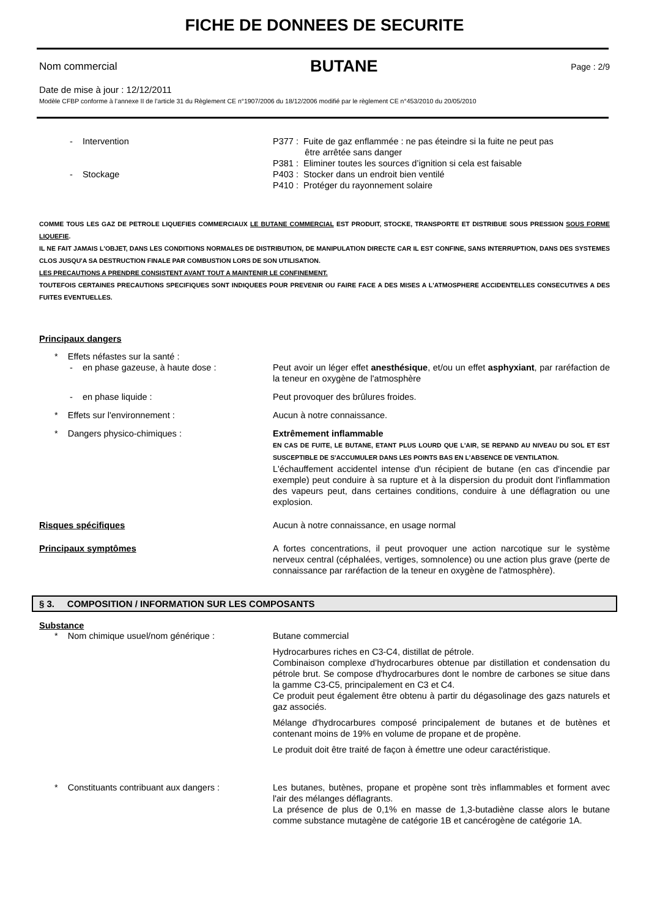FICHE DE DONNEES DE SECURITE
Nom commercial BUTANE Page : 2/9
Date de mise à jour : 12/12/2011
Modèle CFBP conforme à l’annexe II de l’article 31 du Règlement CE n°1907/2006 du 18/12/2006 modifié par le règlement CE n°453/2010 du 20/05/2010
- Intervention P377 : Fuite de gaz enflammée : ne pas éteindre si la fuite ne peut pas
être arrêtée sans danger
P381 : Eliminer toutes les sources d’ignition si cela est faisable
- Stockage P403 : Stocker dans un endroit bien ventilé
P410 : Protéger du rayonnement solaire
COMME TOUS LES GAZ DE PETROLE LIQUEFIES COMMERCIAUX LE BUTANE COMMERCIAL EST PRODUIT, STOCKE, TRANSPORTE ET DISTRIBUE SOUS PRESSION SOUS FORME LIQUEFIE.
IL NE FAIT JAMAIS L'OBJET, DANS LES CONDITIONS NORMALES DE DISTRIBUTION, DE MANIPULATION DIRECTE CAR IL EST CONFINE, SANS INTERRUPTION, DANS DES SYSTEMES CLOS JUSQU'A SA DESTRUCTION FINALE PAR COMBUSTION LORS DE SON UTILISATION.
LES PRECAUTIONS A PRENDRE CONSISTENT AVANT TOUT A MAINTENIR LE CONFINEMENT.
TOUTEFOIS CERTAINES PRECAUTIONS SPECIFIQUES SONT INDIQUEES POUR PREVENIR OU FAIRE FACE A DES MISES A L'ATMOSPHERE ACCIDENTELLES CONSECUTIVES A DES FUITES EVENTUELLES.
Principaux dangers
* Effets néfastes sur la santé :
- en phase gazeuse, à haute dose : Peut avoir un léger effet anesthésique, et/ou un effet asphyxiant, par raréfaction de la teneur en oxygène de l'atmosphère
- en phase liquide : Peut provoquer des brûlures froides.
* Effets sur l'environnement : Aucun à notre connaissance.
* Dangers physico-chimiques : Extrêmement inflammable
EN CAS DE FUITE, LE BUTANE, ETANT PLUS LOURD QUE L'AIR, SE REPAND AU NIVEAU DU SOL ET EST SUSCEPTIBLE DE S'ACCUMULER DANS LES POINTS BAS EN L'ABSENCE DE VENTILATION.
L'échauffement accidentel intense d'un récipient de butane (en cas d'incendie par exemple) peut conduire à sa rupture et à la dispersion du produit dont l'inflammation des vapeurs peut, dans certaines conditions, conduire à une déflagration ou une explosion.
Risques spécifiques Aucun à notre connaissance, en usage normal
Principaux symptômes A fortes concentrations, il peut provoquer une action narcotique sur le système nerveux central (céphalées, vertiges, somnolence) ou une action plus grave (perte de connaissance par raréfaction de la teneur en oxygène de l'atmosphère).
§ 3. COMPOSITION / INFORMATION SUR LES COMPOSANTS
Substance
* Nom chimique usuel/nom générique : Butane commercial
Hydrocarbures riches en C3-C4, distillat de pétrole.
Combinaison complexe d’hydrocarbures obtenue par distillation et condensation du pétrole brut. Se compose d'hydrocarbures dont le nombre de carbones se situe dans la gamme C3-C5, principalement en C3 et C4.
Ce produit peut également être obtenu à partir du dégasolinage des gazs naturels et gaz associés.
Mélange d'hydrocarbures composé principalement de butanes et de butènes et contenant moins de 19% en volume de propane et de propène.
Le produit doit être traité de façon à émettre une odeur caractéristique.
* Constituants contribuant aux dangers :
Les butanes, butènes, propane et propène sont très inflammables et forment avec l'air des mélanges déflagrants.
La présence de plus de 0,1% en masse de 1,3-butadiène classe alors le butane comme substance mutagène de catégorie 1B et cancérogène de catégorie 1A.